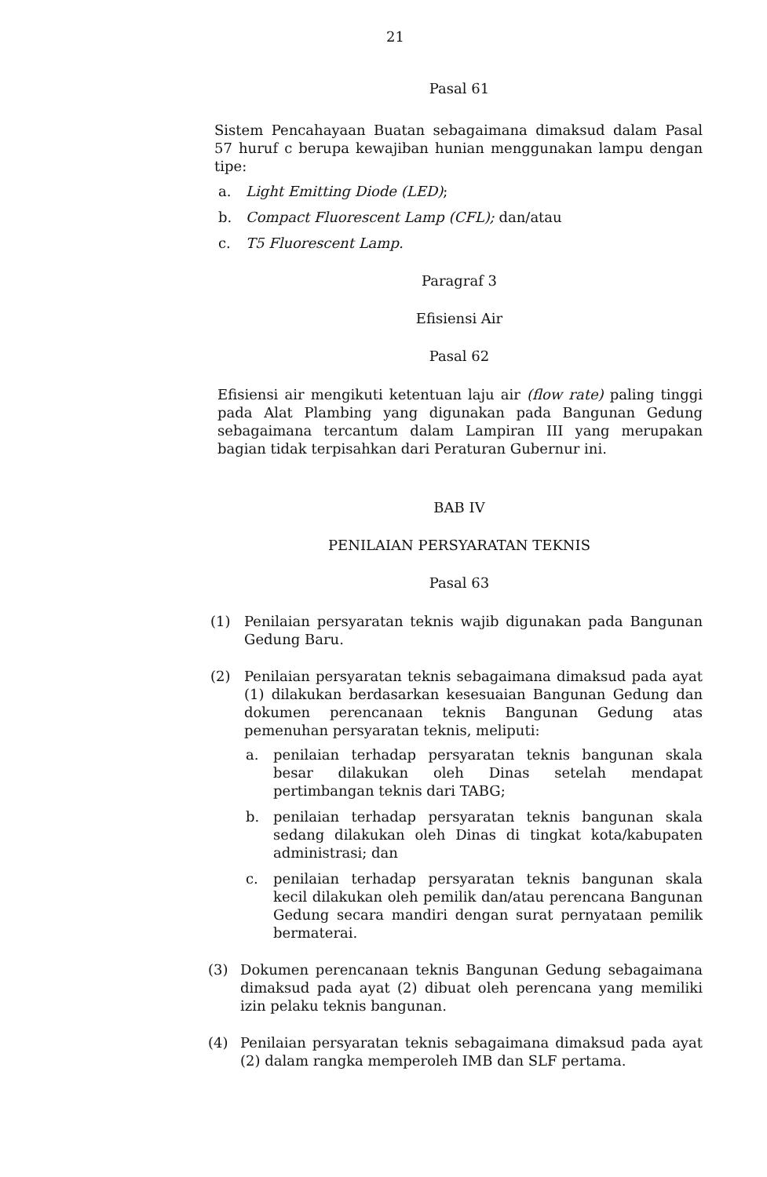21
Pasal 61
Sistem Pencahayaan Buatan sebagaimana dimaksud dalam Pasal 57 huruf c berupa kewajiban hunian menggunakan lampu dengan tipe:
a. Light Emitting Diode (LED);
b. Compact Fluorescent Lamp (CFL); dan/atau
c. T5 Fluorescent Lamp.
Paragraf 3
Efisiensi Air
Pasal 62
Efisiensi air mengikuti ketentuan laju air (flow rate) paling tinggi pada Alat Plambing yang digunakan pada Bangunan Gedung sebagaimana tercantum dalam Lampiran III yang merupakan bagian tidak terpisahkan dari Peraturan Gubernur ini.
BAB IV
PENILAIAN PERSYARATAN TEKNIS
Pasal 63
(1) Penilaian persyaratan teknis wajib digunakan pada Bangunan Gedung Baru.
(2) Penilaian persyaratan teknis sebagaimana dimaksud pada ayat (1) dilakukan berdasarkan kesesuaian Bangunan Gedung dan dokumen perencanaan teknis Bangunan Gedung atas pemenuhan persyaratan teknis, meliputi:
a. penilaian terhadap persyaratan teknis bangunan skala besar dilakukan oleh Dinas setelah mendapat pertimbangan teknis dari TABG;
b. penilaian terhadap persyaratan teknis bangunan skala sedang dilakukan oleh Dinas di tingkat kota/kabupaten administrasi; dan
c. penilaian terhadap persyaratan teknis bangunan skala kecil dilakukan oleh pemilik dan/atau perencana Bangunan Gedung secara mandiri dengan surat pernyataan pemilik bermaterai.
(3) Dokumen perencanaan teknis Bangunan Gedung sebagaimana dimaksud pada ayat (2) dibuat oleh perencana yang memiliki izin pelaku teknis bangunan.
(4) Penilaian persyaratan teknis sebagaimana dimaksud pada ayat (2) dalam rangka memperoleh IMB dan SLF pertama.